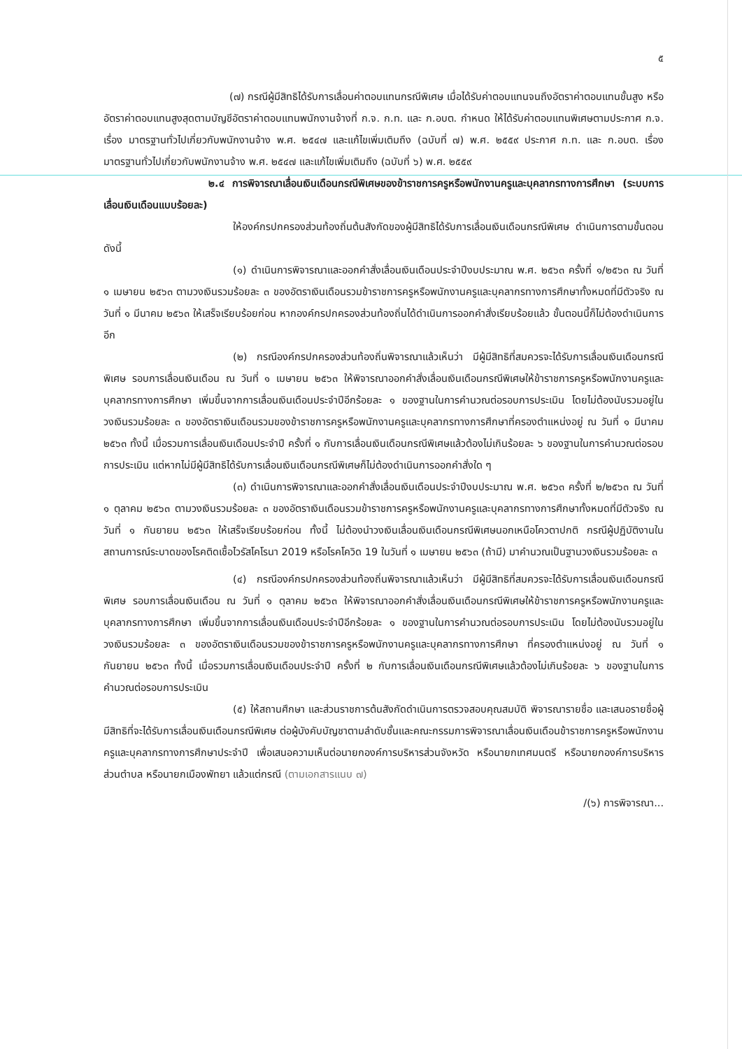๕
(๗) กรณีผู้มีสิทธิได้รับการเลื่อนค่าตอบแทนกรณีพิเศษ เมื่อได้รับค่าตอบแทนจนถึงอัตราค่าตอบแทนขั้นสูง หรืออัตราค่าตอบแทนสูงสุดตามบัญชีอัตราค่าตอบแทนพนักงานจ้างที่ ก.จ. ก.ท. และ ก.อบต. กำหนด ให้ได้รับค่าตอบแทนพิเศษตามประกาศ ก.จ. เรื่อง มาตรฐานทั่วไปเกี่ยวกับพนักงานจ้าง พ.ศ. ๒๕๔๗ และแก้ไขเพิ่มเติมถึง (ฉบับที่ ๗) พ.ศ. ๒๕๕๙ ประกาศ ก.ท. และ ก.อบต. เรื่อง มาตรฐานทั่วไปเกี่ยวกับพนักงานจ้าง พ.ศ. ๒๕๔๗ และแก้ไขเพิ่มเติมถึง (ฉบับที่ ๖) พ.ศ. ๒๕๕๙
๒.๔ การพิจารณาเลื่อนเงินเดือนกรณีพิเศษของข้าราชการครูหรือพนักงานครูและบุคลากรทางการศึกษา (ระบบการเลื่อนเงินเดือนแบบร้อยละ)
ให้องค์กรปกครองส่วนท้องถิ่นต้นสังกัดของผู้มีสิทธิได้รับการเลื่อนเงินเดือนกรณีพิเศษ ดำเนินการตามขั้นตอน ดังนี้
(๑) ดำเนินการพิจารณาและออกคำสั่งเลื่อนเงินเดือนประจำปีงบประมาณ พ.ศ. ๒๕๖๓ ครั้งที่ ๑/๒๕๖๓ ณ วันที่ ๑ เมษายน ๒๕๖๓ ตามวงเงินรวมร้อยละ ๓ ของอัตราเงินเดือนรวมข้าราชการครูหรือพนักงานครูและบุคลากรทางการศึกษาทั้งหมดที่มีตัวจริง ณ วันที่ ๑ มีนาคม ๒๕๖๓ ให้เสร็จเรียบร้อยก่อน หากองค์กรปกครองส่วนท้องถิ่นได้ดำเนินการออกคำสั่งเรียบร้อยแล้ว ขั้นตอนนี้ก็ไม่ต้องดำเนินการอีก
(๒) กรณีองค์กรปกครองส่วนท้องถิ่นพิจารณาแล้วเห็นว่า มีผู้มีสิทธิที่สมควรจะได้รับการเลื่อนเงินเดือนกรณีพิเศษ รอบการเลื่อนเงินเดือน ณ วันที่ ๑ เมษายน ๒๕๖๓ ให้พิจารณาออกคำสั่งเลื่อนเงินเดือนกรณีพิเศษให้ข้าราชการครูหรือพนักงานครูและบุคลากรทางการศึกษา เพิ่มขึ้นจากการเลื่อนเงินเดือนประจำปีอีกร้อยละ ๑ ของฐานในการคำนวณต่อรอบการประเมิน โดยไม่ต้องนับรวมอยู่ในวงเงินรวมร้อยละ ๓ ของอัตราเงินเดือนรวมของข้าราชการครูหรือพนักงานครูและบุคลากรทางการศึกษาที่ครองตำแหน่งอยู่ ณ วันที่ ๑ มีนาคม ๒๕๖๓ ทั้งนี้ เมื่อรวมการเลื่อนเงินเดือนประจำปี ครั้งที่ ๑ กับการเลื่อนเงินเดือนกรณีพิเศษแล้วต้องไม่เกินร้อยละ ๖ ของฐานในการคำนวณต่อรอบการประเมิน แต่หากไม่มีผู้มีสิทธิได้รับการเลื่อนเงินเดือนกรณีพิเศษก็ไม่ต้องดำเนินการออกคำสั่งใด ๆ
(๓) ดำเนินการพิจารณาและออกคำสั่งเลื่อนเงินเดือนประจำปีงบประมาณ พ.ศ. ๒๕๖๓ ครั้งที่ ๒/๒๕๖๓ ณ วันที่ ๑ ตุลาคม ๒๕๖๓ ตามวงเงินรวมร้อยละ ๓ ของอัตราเงินเดือนรวมข้าราชการครูหรือพนักงานครูและบุคลากรทางการศึกษาทั้งหมดที่มีตัวจริง ณ วันที่ ๑ กันยายน ๒๕๖๓ ให้เสร็จเรียบร้อยก่อน ทั้งนี้ ไม่ต้องนำวงเงินเลื่อนเงินเดือนกรณีพิเศษนอกเหนือโควตาปกติ กรณีผู้ปฏิบัติงานในสถานการณ์ระบาดของโรคติดเชื้อไวรัสโคโรนา 2019 หรือโรคโควิด 19 ในวันที่ ๑ เมษายน ๒๕๖๓ (ถ้ามี) มาคำนวณเป็นฐานวงเงินรวมร้อยละ ๓
(๔) กรณีองค์กรปกครองส่วนท้องถิ่นพิจารณาแล้วเห็นว่า มีผู้มีสิทธิที่สมควรจะได้รับการเลื่อนเงินเดือนกรณีพิเศษ รอบการเลื่อนเงินเดือน ณ วันที่ ๑ ตุลาคม ๒๕๖๓ ให้พิจารณาออกคำสั่งเลื่อนเงินเดือนกรณีพิเศษให้ข้าราชการครูหรือพนักงานครูและบุคลากรทางการศึกษา เพิ่มขึ้นจากการเลื่อนเงินเดือนประจำปีอีกร้อยละ ๑ ของฐานในการคำนวณต่อรอบการประเมิน โดยไม่ต้องนับรวมอยู่ในวงเงินรวมร้อยละ ๓ ของอัตราเงินเดือนรวมของข้าราชการครูหรือพนักงานครูและบุคลากรทางการศึกษา ที่ครองตำแหน่งอยู่ ณ วันที่ ๑ กันยายน ๒๕๖๓ ทั้งนี้ เมื่อรวมการเลื่อนเงินเดือนประจำปี ครั้งที่ ๒ กับการเลื่อนเงินเดือนกรณีพิเศษแล้วต้องไม่เกินร้อยละ ๖ ของฐานในการคำนวณต่อรอบการประเมิน
(๕) ให้สถานศึกษา และส่วนราชการต้นสังกัดดำเนินการตรวจสอบคุณสมบัติ พิจารณารายชื่อ และเสนอรายชื่อผู้มีสิทธิที่จะได้รับการเลื่อนเงินเดือนกรณีพิเศษ ต่อผู้บังคับบัญชาตามลำดับชั้นและคณะกรรมการพิจารณาเลื่อนเงินเดือนข้าราชการครูหรือพนักงานครูและบุคลากรทางการศึกษาประจำปี เพื่อเสนอความเห็นต่อนายกองค์การบริหารส่วนจังหวัด หรือนายกเทศมนตรี หรือนายกองค์การบริหารส่วนตำบล หรือนายกเมืองพัทยา แล้วแต่กรณี (ตามเอกสารแนบ ๗)
/(๖) การพิจารณา...